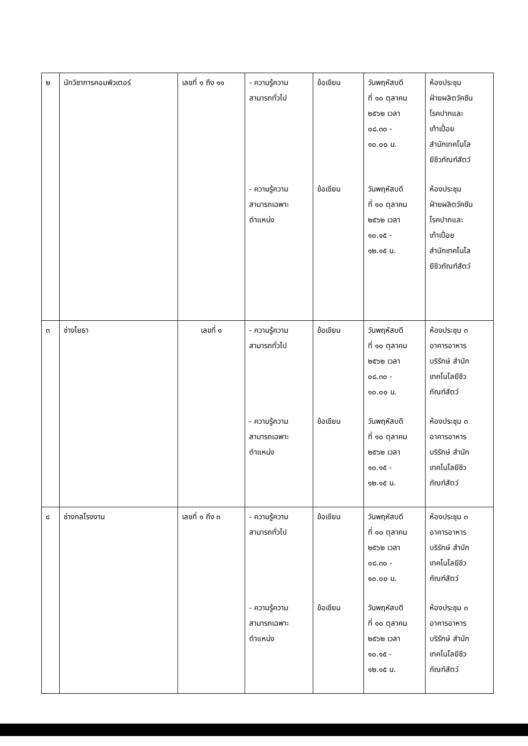| ๒ | นักวิชาการคอมพิวเตอร์ | เลขที่ ๑ ถึง ๑๑ | - ความรู้ความ สามารถทั่วไป - ความรู้ความ สามารถเฉพาะ ตำแหน่ง | ข้อเขียน ข้อเขียน | วันพฤหัสบดี ที่ ๑๐ ตุลาคม ๒๕๖๒ เวลา ๐๘.๓๐ - ๑๐.๐๐ น. วันพฤหัสบดี ที่ ๑๐ ตุลาคม ๒๕๖๒ เวลา ๑๐.๑๕ - ๑๒.๑๕ น. | ห้องประชุม ฝ่ายผลิตวัคซีน โรคปากและ เท้าเปื่อย สำนักเทคโนโล ยีชีวภัณฑ์สัตว์ ห้องประชุม ฝ่ายผลิตวัคซีน โรคปากและ เท้าเปื่อย สำนักเทคโนโล ยีชีวภัณฑ์สัตว์ |
| ๓ | ช่างโยธา | เลขที่ ๑ | - ความรู้ความ สามารถทั่วไป - ความรู้ความ สามารถเฉพาะ ตำแหน่ง | ข้อเขียน ข้อเขียน | วันพฤหัสบดี ที่ ๑๐ ตุลาคม ๒๕๖๒ เวลา ๐๘.๓๐ - ๑๐.๐๐ น. วันพฤหัสบดี ที่ ๑๐ ตุลาคม ๒๕๖๒ เวลา ๑๐.๑๕ - ๑๒.๑๕ น. | ห้องประชุม ๓ อาคารอาหาร บริรักษ์ สำนัก เทคโนโลยีชีว ภัณฑ์สัตว์ ห้องประชุม ๓ อาคารอาหาร บริรักษ์ สำนัก เทคโนโลยีชีว ภัณฑ์สัตว์ |
| ๔ | ช่างกลโรงงาน | เลขที่ ๑ ถึง ๓ | - ความรู้ความ สามารถทั่วไป - ความรู้ความ สามารถเฉพาะ ตำแหน่ง | ข้อเขียน ข้อเขียน | วันพฤหัสบดี ที่ ๑๐ ตุลาคม ๒๕๖๒ เวลา ๐๘.๓๐ - ๑๐.๐๐ น. วันพฤหัสบดี ที่ ๑๐ ตุลาคม ๒๕๖๒ เวลา ๑๐.๑๕ - ๑๒.๑๕ น. | ห้องประชุม ๓ อาคารอาหาร บริรักษ์ สำนัก เทคโนโลยีชีว ภัณฑ์สัตว์ ห้องประชุม ๓ อาคารอาหาร บริรักษ์ สำนัก เทคโนโลยีชีว ภัณฑ์สัตว์ |